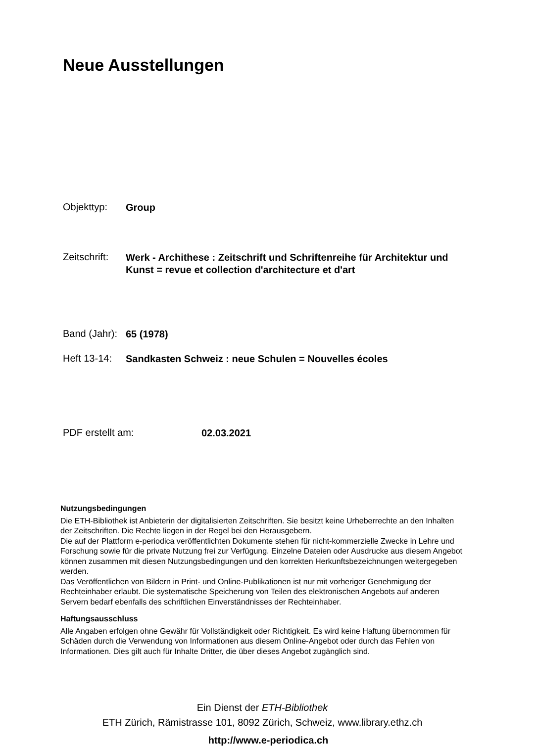Neue Ausstellungen
Objekttyp: Group
Zeitschrift: Werk - Archithese : Zeitschrift und Schriftenreihe für Architektur und Kunst = revue et collection d'architecture et d'art
Band (Jahr): 65 (1978)
Heft 13-14: Sandkasten Schweiz : neue Schulen = Nouvelles écoles
PDF erstellt am: 02.03.2021
Nutzungsbedingungen
Die ETH-Bibliothek ist Anbieterin der digitalisierten Zeitschriften. Sie besitzt keine Urheberrechte an den Inhalten der Zeitschriften. Die Rechte liegen in der Regel bei den Herausgebern.
Die auf der Plattform e-periodica veröffentlichten Dokumente stehen für nicht-kommerzielle Zwecke in Lehre und Forschung sowie für die private Nutzung frei zur Verfügung. Einzelne Dateien oder Ausdrucke aus diesem Angebot können zusammen mit diesen Nutzungsbedingungen und den korrekten Herkunftsbezeichnungen weitergegeben werden.
Das Veröffentlichen von Bildern in Print- und Online-Publikationen ist nur mit vorheriger Genehmigung der Rechteinhaber erlaubt. Die systematische Speicherung von Teilen des elektronischen Angebots auf anderen Servern bedarf ebenfalls des schriftlichen Einverständnisses der Rechteinhaber.
Haftungsausschluss
Alle Angaben erfolgen ohne Gewähr für Vollständigkeit oder Richtigkeit. Es wird keine Haftung übernommen für Schäden durch die Verwendung von Informationen aus diesem Online-Angebot oder durch das Fehlen von Informationen. Dies gilt auch für Inhalte Dritter, die über dieses Angebot zugänglich sind.
Ein Dienst der ETH-Bibliothek
ETH Zürich, Rämistrasse 101, 8092 Zürich, Schweiz, www.library.ethz.ch
http://www.e-periodica.ch